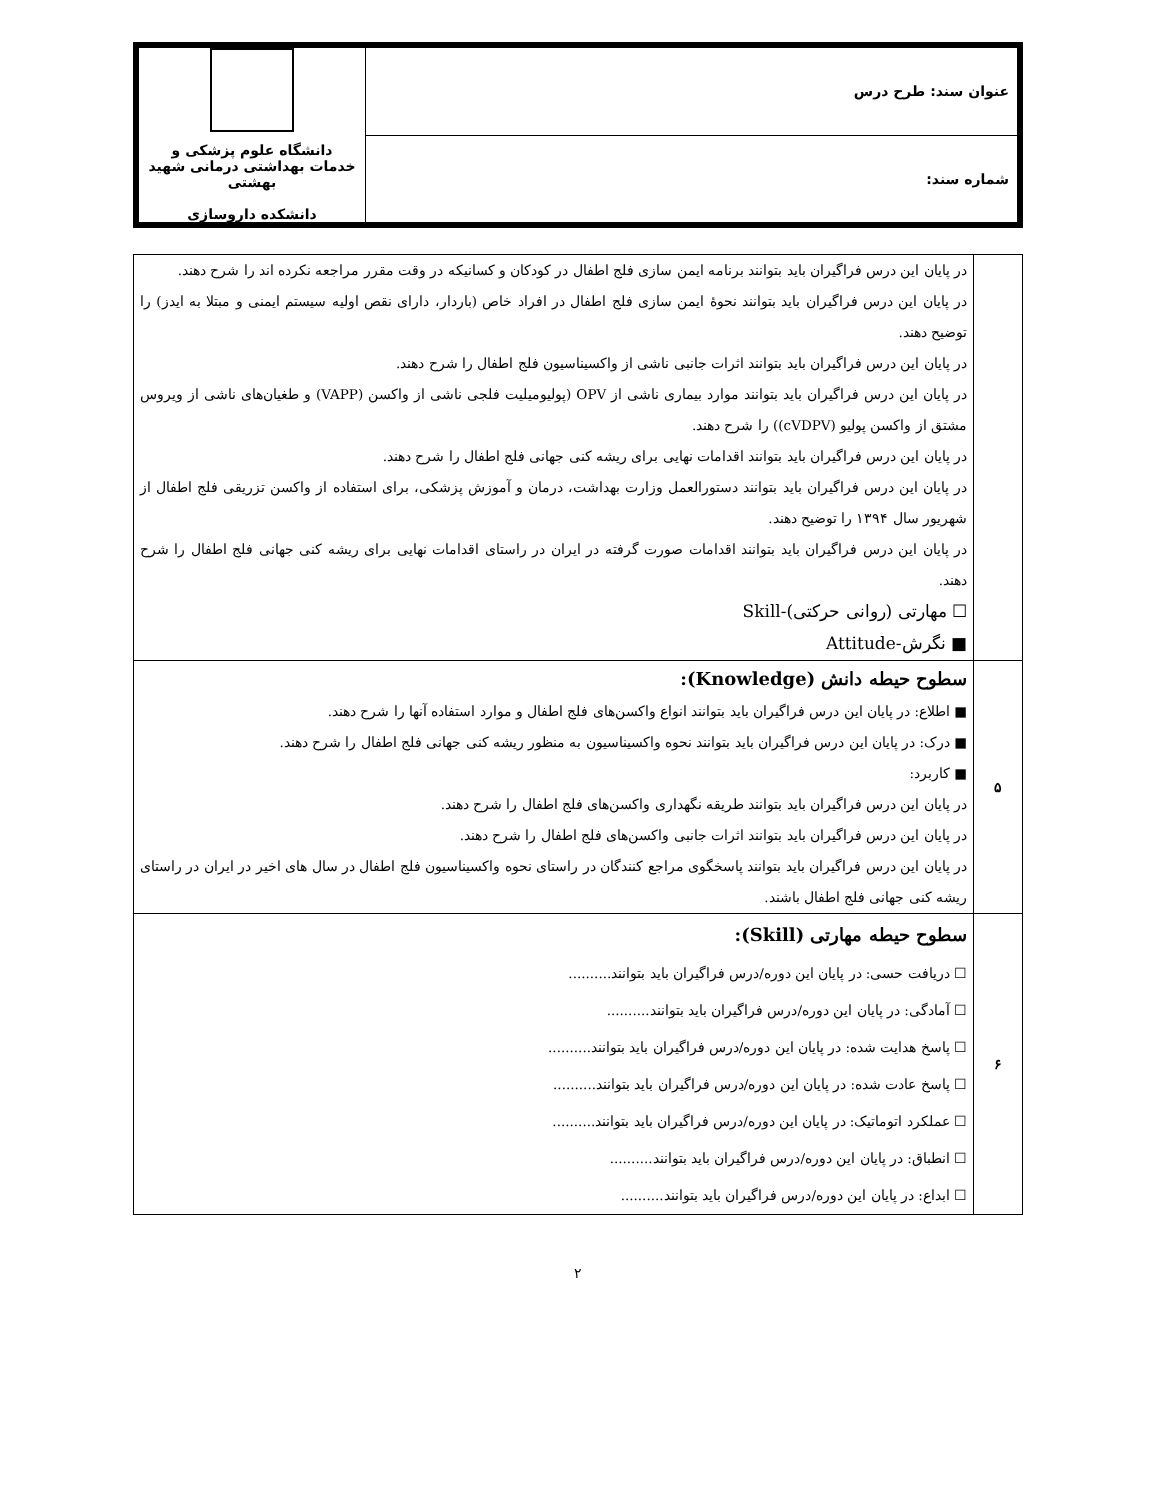| عنوان سند: طرح درس | دانشگاه علوم پزشکی و خدمات بهداشتی درمانی شهید بهشتی دانشکده داروسازی |
| شماره سند: | |
| | در پایان این درس فراگیران باید بتوانند برنامه ایمن سازی فلج اطفال در کودکان و کسانیکه در وقت مقرر مراجعه نکرده اند را شرح دهند. در پایان این درس فراگیران باید بتوانند نحوهٔ ایمن سازی فلج اطفال در افراد خاص (باردار، دارای نقص اولیه سیستم ایمنی و مبتلا به ایدز) را توضیح دهند. در پایان این درس فراگیران باید بتوانند اثرات جانبی ناشی از واکسیناسیون فلج اطفال را شرح دهند. در پایان این درس فراگیران باید بتوانند موارد بیماری ناشی از OPV (پولیومیلیت فلجی ناشی از واکسن (VAPP) و طغیان‌های ناشی از ویروس مشتق از واکسن پولیو (cVDPV)) را شرح دهند. در پایان این درس فراگیران باید بتوانند اقدامات نهایی برای ریشه کنی جهانی فلج اطفال را شرح دهند. در پایان این درس فراگیران باید بتوانند دستورالعمل وزارت بهداشت، درمان و آموزش پزشکی، برای استفاده از واکسن تزریقی فلج اطفال از شهریور سال ۱۳۹۴ را توضیح دهند. در پایان این درس فراگیران باید بتوانند اقدامات صورت گرفته در ایران در راستای اقدامات نهایی برای ریشه کنی جهانی فلج اطفال را شرح دهند. ☐ مهارتی (روانی حرکتی)-Skill ■ نگرش-Attitude |
| ۵ | سطوح حیطه دانش (Knowledge): ■ اطلاع: در پایان این درس فراگیران باید بتوانند انواع واکسن‌های فلج اطفال و موارد استفاده آنها را شرح دهند. ■ درک: در پایان این درس فراگیران باید بتوانند نحوه واکسیناسیون به منظور ریشه کنی جهانی فلج اطفال را شرح دهند. ■ کاربرد: در پایان این درس فراگیران باید بتوانند طریقه نگهداری واکسن‌های فلج اطفال را شرح دهند. در پایان این درس فراگیران باید بتوانند اثرات جانبی واکسن‌های فلج اطفال را شرح دهند. در پایان این درس فراگیران باید بتوانند پاسخگوی مراجع کنندگان در راستای نحوه واکسیناسیون فلج اطفال در سال های اخیر در ایران در راستای ریشه کنی جهانی فلج اطفال باشند. |
| ۶ | سطوح حیطه مهارتی (Skill): ☐ دریافت حسی: در پایان این دوره/درس فراگیران باید بتوانند.......... ☐ آمادگی: در پایان این دوره/درس فراگیران باید بتوانند.......... ☐ پاسخ هدایت شده: در پایان این دوره/درس فراگیران باید بتوانند.......... ☐ پاسخ عادت شده: در پایان این دوره/درس فراگیران باید بتوانند.......... ☐ عملکرد اتوماتیک: در پایان این دوره/درس فراگیران باید بتوانند.......... ☐ انطباق: در پایان این دوره/درس فراگیران باید بتوانند.......... ☐ ابداع: در پایان این دوره/درس فراگیران باید بتوانند.......... |
۲